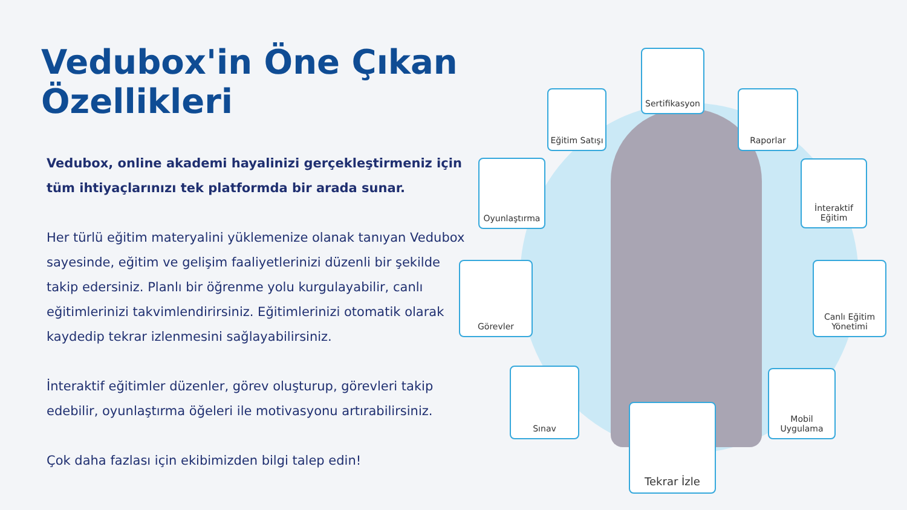Vedubox'in Öne Çıkan Özellikleri
Vedubox, online akademi hayalinizi gerçekleştirmeniz için tüm ihtiyaçlarınızı tek platformda bir arada sunar.
Her türlü eğitim materyalini yüklemenize olanak tanıyan Vedubox sayesinde, eğitim ve gelişim faaliyetlerinizi düzenli bir şekilde takip edersiniz. Planlı bir öğrenme yolu kurgulayabilir, canlı eğitimlerinizi takvimlendirirsiniz. Eğitimlerinizi otomatik olarak kaydedip tekrar izlenmesini sağlayabilirsiniz.
İnteraktif eğitimler düzenler, görev oluşturup, görevleri takip edebilir, oyunlaştırma öğeleri ile motivasyonu artırabilirsiniz.
Çok daha fazlası için ekibimizden bilgi talep edin!
Sertifikasyon
Eğitim Satışı
Raporlar
Oyunlaştırma
İnteraktif Eğitim
Görevler
Canlı Eğitim Yönetimi
Sınav
Mobil Uygulama
Tekrar İzle